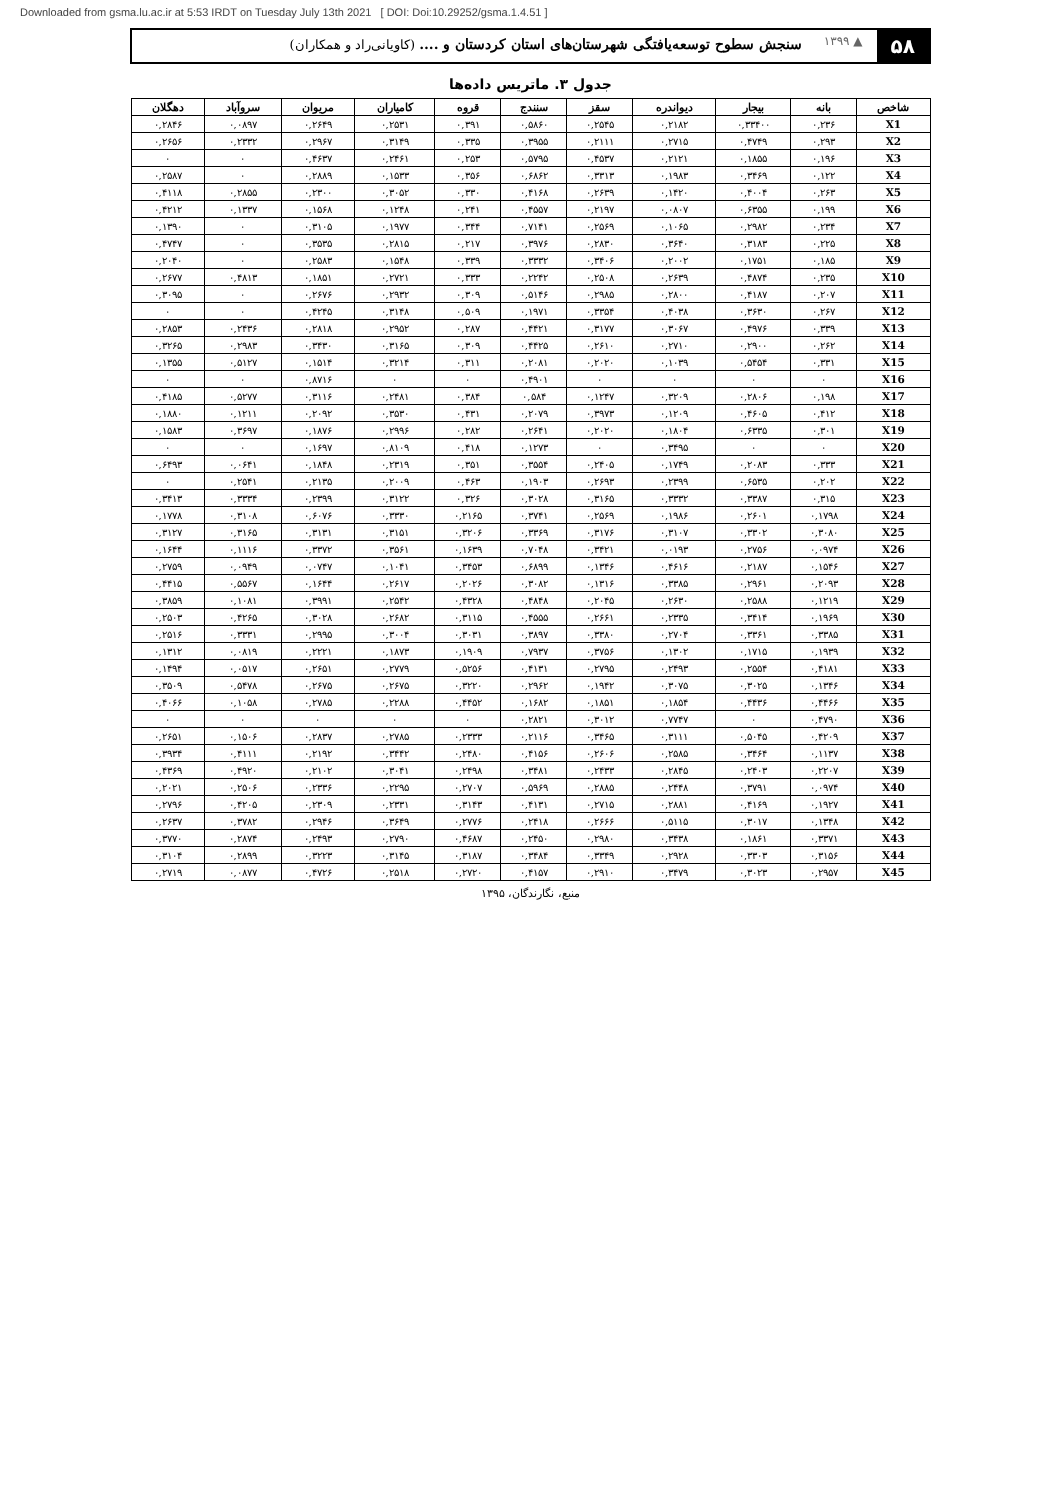Downloaded from gsma.lu.ac.ir at 5:53 IRDT on Tuesday July 13th 2021 [ DOI: Doi:10.29252/gsma.1.4.51 ]
۵۸
▲ ۱۳۹۹
سنجش سطوح توسعه‌یافتگی شهرستان‌های استان کردستان و .... (کاویانی‌راد و همکاران)
جدول ۳. ماتریس داده‌ها
| شاخص | بانه | بیجار | دیواندره | سقز | سنندج | قروه | کامیاران | مریوان | سروآباد | دهگلان |
| --- | --- | --- | --- | --- | --- | --- | --- | --- | --- | --- |
| X1 | ۰,۲۳۶ | ۰,۳۳۴۰۰ | ۰,۲۱۸۲ | ۰,۲۵۴۵ | ۰,۵۸۶۰ | ۰,۳۹۱ | ۰,۲۵۳۱ | ۰,۲۶۴۹ | ۰,۰۸۹۷ | ۰,۲۸۴۶ |
| X2 | ۰,۲۹۳ | ۰,۴۷۴۹ | ۰,۲۷۱۵ | ۰,۲۱۱۱ | ۰,۳۹۵۵ | ۰,۳۳۵ | ۰,۳۱۴۹ | ۰,۲۹۶۷ | ۰,۲۳۳۲ | ۰,۲۶۵۶ |
| X3 | ۰,۱۹۶ | ۰,۱۸۵۵ | ۰,۲۱۲۱ | ۰,۴۵۳۷ | ۰,۵۷۹۵ | ۰,۲۵۳ | ۰,۲۴۶۱ | ۰,۴۶۳۷ | ۰ | ۰ |
| X4 | ۰,۱۲۲ | ۰,۳۴۶۹ | ۰,۱۹۸۳ | ۰,۳۳۱۳ | ۰,۶۸۶۲ | ۰,۳۵۶ | ۰,۱۵۳۳ | ۰,۲۸۸۹ | ۰ | ۰,۲۵۸۷ |
| X5 | ۰,۲۶۳ | ۰,۴۰۰۴ | ۰,۱۴۲۰ | ۰,۲۶۳۹ | ۰,۴۱۶۸ | ۰,۳۳۰ | ۰,۳۰۵۲ | ۰,۲۳۰۰ | ۰,۲۸۵۵ | ۰,۴۱۱۸ |
| X6 | ۰,۱۹۹ | ۰,۶۳۵۵ | ۰,۰۸۰۷ | ۰,۲۱۹۷ | ۰,۴۵۵۷ | ۰,۲۴۱ | ۰,۱۲۴۸ | ۰,۱۵۶۸ | ۰,۱۳۳۷ | ۰,۴۲۱۲ |
| X7 | ۰,۲۳۴ | ۰,۲۹۸۲ | ۰,۱۰۶۵ | ۰,۲۵۶۹ | ۰,۷۱۴۱ | ۰,۳۴۴ | ۰,۱۹۷۷ | ۰,۳۱۰۵ | ۰ | ۰,۱۳۹۰ |
| X8 | ۰,۲۲۵ | ۰,۳۱۸۳ | ۰,۳۶۴۰ | ۰,۲۸۳۰ | ۰,۳۹۷۶ | ۰,۲۱۷ | ۰,۲۸۱۵ | ۰,۳۵۳۵ | ۰ | ۰,۴۷۴۷ |
| X9 | ۰,۱۸۵ | ۰,۱۷۵۱ | ۰,۲۰۰۲ | ۰,۳۴۰۶ | ۰,۳۳۳۲ | ۰,۳۳۹ | ۰,۱۵۴۸ | ۰,۲۵۸۳ | ۰ | ۰,۲۰۴۰ |
| X10 | ۰,۲۳۵ | ۰,۴۸۷۴ | ۰,۲۶۳۹ | ۰,۲۵۰۸ | ۰,۲۲۴۲ | ۰,۳۳۳ | ۰,۲۷۲۱ | ۰,۱۸۵۱ | ۰,۴۸۱۳ | ۰,۲۶۷۷ |
| X11 | ۰,۲۰۷ | ۰,۴۱۸۷ | ۰,۲۸۰۰ | ۰,۲۹۸۵ | ۰,۵۱۴۶ | ۰,۳۰۹ | ۰,۲۹۳۲ | ۰,۲۶۷۶ | ۰ | ۰,۳۰۹۵ |
| X12 | ۰,۲۶۷ | ۰,۳۶۳۰ | ۰,۴۰۳۸ | ۰,۳۳۵۴ | ۰,۱۹۷۱ | ۰,۵۰۹ | ۰,۳۱۴۸ | ۰,۴۲۴۵ | ۰ | ۰ |
| X13 | ۰,۳۳۹ | ۰,۴۹۷۶ | ۰,۳۰۶۷ | ۰,۳۱۷۷ | ۰,۴۴۲۱ | ۰,۲۸۷ | ۰,۲۹۵۲ | ۰,۲۸۱۸ | ۰,۲۴۳۶ | ۰,۲۸۵۳ |
| X14 | ۰,۲۶۲ | ۰,۲۹۰۰ | ۰,۲۷۱۰ | ۰,۲۶۱۰ | ۰,۴۴۲۵ | ۰,۳۰۹ | ۰,۳۱۶۵ | ۰,۳۴۳۰ | ۰,۲۹۸۳ | ۰,۳۲۶۵ |
| X15 | ۰,۳۳۱ | ۰,۵۴۵۴ | ۰,۱۰۳۹ | ۰,۲۰۲۰ | ۰,۲۰۸۱ | ۰,۳۱۱ | ۰,۳۲۱۴ | ۰,۱۵۱۴ | ۰,۵۱۲۷ | ۰,۱۳۵۵ |
| X16 | ۰ | ۰ | ۰ | ۰ | ۰,۴۹۰۱ | ۰ | ۰ | ۰,۸۷۱۶ | ۰ | ۰ |
| X17 | ۰,۱۹۸ | ۰,۲۸۰۶ | ۰,۳۲۰۹ | ۰,۱۲۴۷ | ۰,۵۸۴ | ۰,۳۸۴ | ۰,۲۴۸۱ | ۰,۳۱۱۶ | ۰,۵۲۷۷ | ۰,۴۱۸۵ |
| X18 | ۰,۴۱۲ | ۰,۴۶۰۵ | ۰,۱۲۰۹ | ۰,۳۹۷۳ | ۰,۲۰۷۹ | ۰,۴۳۱ | ۰,۳۵۳۰ | ۰,۲۰۹۲ | ۰,۱۲۱۱ | ۰,۱۸۸۰ |
| X19 | ۰,۳۰۱ | ۰,۶۳۳۵ | ۰,۱۸۰۴ | ۰,۲۰۲۰ | ۰,۲۶۴۱ | ۰,۲۸۲ | ۰,۲۹۹۶ | ۰,۱۸۷۶ | ۰,۳۶۹۷ | ۰,۱۵۸۳ |
| X20 | ۰ | ۰ | ۰,۳۴۹۵ | ۰ | ۰,۱۲۷۳ | ۰,۴۱۸ | ۰,۸۱۰۹ | ۰,۱۶۹۷ | ۰ | ۰ |
| X21 | ۰,۳۳۳ | ۰,۲۰۸۳ | ۰,۱۷۴۹ | ۰,۲۴۰۵ | ۰,۳۵۵۴ | ۰,۳۵۱ | ۰,۲۳۱۹ | ۰,۱۸۴۸ | ۰,۰۶۴۱ | ۰,۶۴۹۳ |
| X22 | ۰,۲۰۲ | ۰,۶۵۳۵ | ۰,۲۳۹۹ | ۰,۲۶۹۳ | ۰,۱۹۰۳ | ۰,۴۶۳ | ۰,۲۰۰۹ | ۰,۲۱۳۵ | ۰,۲۵۴۱ | ۰ |
| X23 | ۰,۳۱۵ | ۰,۳۳۸۷ | ۰,۳۳۳۲ | ۰,۳۱۶۵ | ۰,۳۰۲۸ | ۰,۳۲۶ | ۰,۳۱۲۲ | ۰,۲۳۹۹ | ۰,۳۳۳۴ | ۰,۳۴۱۳ |
| X24 | ۰,۱۷۹۸ | ۰,۲۶۰۱ | ۰,۱۹۸۶ | ۰,۲۵۶۹ | ۰,۳۷۴۱ | ۰,۲۱۶۵ | ۰,۳۳۳۰ | ۰,۶۰۷۶ | ۰,۳۱۰۸ | ۰,۱۷۷۸ |
| X25 | ۰,۳۰۸۰ | ۰,۳۳۰۲ | ۰,۳۱۰۷ | ۰,۳۱۷۶ | ۰,۳۳۶۹ | ۰,۳۲۰۶ | ۰,۳۱۵۱ | ۰,۳۱۳۱ | ۰,۳۱۶۵ | ۰,۳۱۲۷ |
| X26 | ۰,۰۹۷۴ | ۰,۲۷۵۶ | ۰,۰۱۹۳ | ۰,۳۴۲۱ | ۰,۷۰۴۸ | ۰,۱۶۳۹ | ۰,۳۵۶۱ | ۰,۳۳۷۲ | ۰,۱۱۱۶ | ۰,۱۶۴۴ |
| X27 | ۰,۱۵۴۶ | ۰,۲۱۸۷ | ۰,۴۶۱۶ | ۰,۱۳۴۶ | ۰,۶۸۹۹ | ۰,۳۴۵۳ | ۰,۱۰۴۱ | ۰,۰۷۴۷ | ۰,۰۹۴۹ | ۰,۲۷۵۹ |
| X28 | ۰,۲۰۹۳ | ۰,۲۹۶۱ | ۰,۳۳۸۵ | ۰,۱۳۱۶ | ۰,۳۰۸۲ | ۰,۲۰۲۶ | ۰,۲۶۱۷ | ۰,۱۶۴۴ | ۰,۵۵۶۷ | ۰,۴۴۱۵ |
| X29 | ۰,۱۲۱۹ | ۰,۲۵۸۸ | ۰,۲۶۳۰ | ۰,۲۰۴۵ | ۰,۴۸۴۸ | ۰,۴۳۲۸ | ۰,۲۵۴۲ | ۰,۳۹۹۱ | ۰,۱۰۸۱ | ۰,۳۸۵۹ |
| X30 | ۰,۱۹۶۹ | ۰,۳۴۱۴ | ۰,۲۳۳۵ | ۰,۲۶۶۱ | ۰,۴۵۵۵ | ۰,۳۱۱۵ | ۰,۲۶۸۲ | ۰,۳۰۲۸ | ۰,۴۲۶۵ | ۰,۲۵۰۳ |
| X31 | ۰,۳۳۸۵ | ۰,۳۳۶۱ | ۰,۲۷۰۴ | ۰,۳۳۸۰ | ۰,۳۸۹۷ | ۰,۳۰۳۱ | ۰,۳۰۰۴ | ۰,۲۹۹۵ | ۰,۳۳۳۱ | ۰,۲۵۱۶ |
| X32 | ۰,۱۹۳۹ | ۰,۱۷۱۵ | ۰,۱۳۰۲ | ۰,۳۷۵۶ | ۰,۷۹۳۷ | ۰,۱۹۰۹ | ۰,۱۸۷۳ | ۰,۲۲۲۱ | ۰,۰۸۱۹ | ۰,۱۳۱۲ |
| X33 | ۰,۴۱۸۱ | ۰,۲۵۵۴ | ۰,۲۴۹۳ | ۰,۲۷۹۵ | ۰,۴۱۳۱ | ۰,۵۲۵۶ | ۰,۲۷۷۹ | ۰,۲۶۵۱ | ۰,۰۵۱۷ | ۰,۱۴۹۴ |
| X34 | ۰,۱۳۴۶ | ۰,۳۰۲۵ | ۰,۳۰۷۵ | ۰,۱۹۴۲ | ۰,۲۹۶۲ | ۰,۳۲۲۰ | ۰,۲۶۷۵ | ۰,۲۶۷۵ | ۰,۵۴۷۸ | ۰,۳۵۰۹ |
| X35 | ۰,۴۴۶۶ | ۰,۴۴۳۶ | ۰,۱۸۵۴ | ۰,۱۸۵۱ | ۰,۱۶۸۲ | ۰,۴۴۵۲ | ۰,۲۲۸۸ | ۰,۲۷۸۵ | ۰,۱۰۵۸ | ۰,۴۰۶۶ |
| X36 | ۰,۴۷۹۰ | ۰ | ۰,۷۷۴۷ | ۰,۳۰۱۲ | ۰,۲۸۲۱ | ۰ | ۰ | ۰ | ۰ | ۰ |
| X37 | ۰,۴۲۰۹ | ۰,۵۰۴۵ | ۰,۳۱۱۱ | ۰,۳۴۶۵ | ۰,۲۱۱۶ | ۰,۲۳۳۳ | ۰,۲۷۸۵ | ۰,۲۸۳۷ | ۰,۱۵۰۶ | ۰,۲۶۵۱ |
| X38 | ۰,۱۱۳۷ | ۰,۳۴۶۴ | ۰,۲۵۸۵ | ۰,۲۶۰۶ | ۰,۴۱۵۶ | ۰,۲۴۸۰ | ۰,۳۴۴۲ | ۰,۲۱۹۲ | ۰,۴۱۱۱ | ۰,۳۹۳۴ |
| X39 | ۰,۲۲۰۷ | ۰,۲۴۰۳ | ۰,۲۸۴۵ | ۰,۲۴۳۳ | ۰,۳۴۸۱ | ۰,۲۴۹۸ | ۰,۳۰۴۱ | ۰,۲۱۰۲ | ۰,۴۹۲۰ | ۰,۴۳۶۹ |
| X40 | ۰,۰۹۷۴ | ۰,۳۷۹۱ | ۰,۲۴۴۸ | ۰,۲۸۸۵ | ۰,۵۹۶۹ | ۰,۲۷۰۷ | ۰,۲۲۹۵ | ۰,۲۳۳۶ | ۰,۲۵۰۶ | ۰,۲۰۲۱ |
| X41 | ۰,۱۹۲۷ | ۰,۴۱۶۹ | ۰,۲۸۸۱ | ۰,۲۷۱۵ | ۰,۴۱۳۱ | ۰,۳۱۴۳ | ۰,۲۳۳۱ | ۰,۲۳۰۹ | ۰,۴۲۰۵ | ۰,۲۷۹۶ |
| X42 | ۰,۱۳۴۸ | ۰,۳۰۱۷ | ۰,۵۱۱۵ | ۰,۲۶۶۶ | ۰,۲۴۱۸ | ۰,۲۷۷۶ | ۰,۳۶۴۹ | ۰,۲۹۴۶ | ۰,۳۷۸۲ | ۰,۲۶۳۷ |
| X43 | ۰,۳۳۷۱ | ۰,۱۸۶۱ | ۰,۳۴۳۸ | ۰,۲۹۸۰ | ۰,۲۴۵۰ | ۰,۴۶۸۷ | ۰,۲۷۹۰ | ۰,۲۴۹۳ | ۰,۲۸۷۴ | ۰,۳۷۷۰ |
| X44 | ۰,۳۱۵۶ | ۰,۳۳۰۳ | ۰,۲۹۲۸ | ۰,۳۳۴۹ | ۰,۳۴۸۴ | ۰,۳۱۸۷ | ۰,۳۱۴۵ | ۰,۳۲۲۳ | ۰,۲۸۹۹ | ۰,۳۱۰۴ |
| X45 | ۰,۲۹۵۷ | ۰,۳۰۲۳ | ۰,۳۴۷۹ | ۰,۲۹۱۰ | ۰,۴۱۵۷ | ۰,۲۷۲۰ | ۰,۲۵۱۸ | ۰,۴۷۲۶ | ۰,۰۸۷۷ | ۰,۲۷۱۹ |
منبع، نگارندگان، ۱۳۹۵